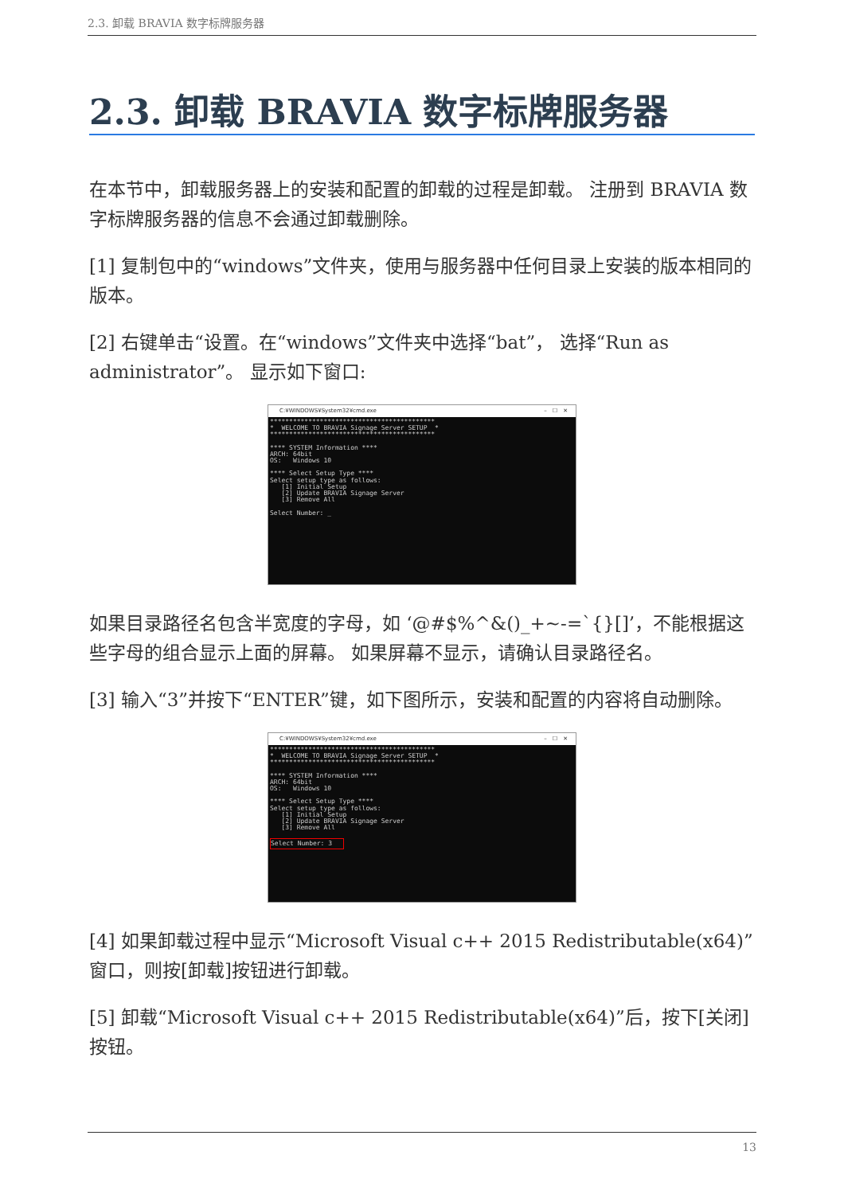2.3. 卸载 BRAVIA 数字标牌服务器
2.3. 卸载 BRAVIA 数字标牌服务器
在本节中，卸载服务器上的安装和配置的卸载的过程是卸载。 注册到 BRAVIA 数字标牌服务器的信息不会通过卸载删除。
[1] 复制包中的“windows”文件夹，使用与服务器中任何目录上安装的版本相同的版本。
[2] 右键单击“设置。在“windows”文件夹中选择“bat”， 选择“Run as administrator”。 显示如下窗口:
C:¥WINDOWS¥System32¥cmd.exe –　☐　✕
******************************************* * WELCOME TO BRAVIA Signage Server SETUP * ******************************************* **** SYSTEM Information **** ARCH: 64bit OS: Windows 10 **** Select Setup Type **** Select setup type as follows: [1] Initial Setup [2] Update BRAVIA Signage Server [3] Remove All Select Number: _
如果目录路径名包含半宽度的字母，如 ‘@#$%^&()_+~-=`{}[]’，不能根据这些字母的组合显示上面的屏幕。 如果屏幕不显示，请确认目录路径名。
[3] 输入“3”并按下“ENTER”键，如下图所示，安装和配置的内容将自动删除。
C:¥WINDOWS¥System32¥cmd.exe –　☐　✕
******************************************* * WELCOME TO BRAVIA Signage Server SETUP * ******************************************* **** SYSTEM Information **** ARCH: 64bit OS: Windows 10 **** Select Setup Type **** Select setup type as follows: [1] Initial Setup [2] Update BRAVIA Signage Server [3] Remove All Select Number: 3
[4] 如果卸载过程中显示“Microsoft Visual c++ 2015 Redistributable(x64)”窗口，则按[卸载]按钮进行卸载。
[5] 卸载“Microsoft Visual c++ 2015 Redistributable(x64)”后，按下[关闭]按钮。
13